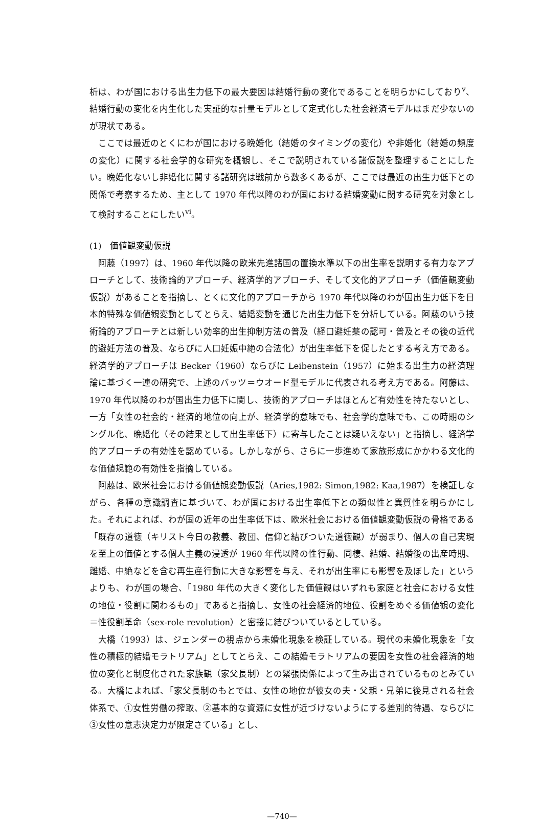析は、わが国における出生力低下の最大要因は結婚行動の変化であることを明らかにしており<sup>v</sup>、結婚行動の変化を内生化した実証的な計量モデルとして定式化した社会経済モデルはまだ少ないのが現状である。
ここでは最近のとくにわが国における晩婚化（結婚のタイミングの変化）や非婚化（結婚の頻度の変化）に関する社会学的な研究を概観し、そこで説明されている諸仮説を整理することにしたい。晩婚化ないし非婚化に関する諸研究は戦前から数多くあるが、ここでは最近の出生力低下との関係で考察するため、主として 1970 年代以降のわが国における結婚変動に関する研究を対象として検討することにしたい<sup>vi</sup>。
(1)　価値観変動仮説
阿藤（1997）は、1960 年代以降の欧米先進諸国の置換水準以下の出生率を説明する有力なアプローチとして、技術論的アプローチ、経済学的アプローチ、そして文化的アプローチ（価値観変動仮説）があることを指摘し、とくに文化的アプローチから 1970 年代以降のわが国出生力低下を日本的特殊な価値観変動としてとらえ、結婚変動を通じた出生力低下を分析している。阿藤のいう技術論的アプローチとは新しい効率的出生抑制方法の普及（経口避妊薬の認可・普及とその後の近代的避妊方法の普及、ならびに人口妊娠中絶の合法化）が出生率低下を促したとする考え方である。経済学的アプローチは Becker（1960）ならびに Leibenstein（1957）に始まる出生力の経済理論に基づく一連の研究で、上述のバッツ＝ウオード型モデルに代表される考え方である。阿藤は、1970 年代以降のわが国出生力低下に関し、技術的アプローチはほとんど有効性を持たないとし、一方「女性の社会的・経済的地位の向上が、経済学的意味でも、社会学的意味でも、この時期のシングル化、晩婚化（その結果として出生率低下）に寄与したことは疑いえない」と指摘し、経済学的アプローチの有効性を認めている。しかしながら、さらに一歩進めて家族形成にかかわる文化的な価値規範の有効性を指摘している。
阿藤は、欧米社会における価値観変動仮説（Aries,1982: Simon,1982: Kaa,1987）を検証しながら、各種の意識調査に基づいて、わが国における出生率低下との類似性と異質性を明らかにした。それによれば、わが国の近年の出生率低下は、欧米社会における価値観変動仮説の骨格である「既存の道徳（キリスト今日の教義、教団、信仰と結びついた道徳観）が弱まり、個人の自己実現を至上の価値とする個人主義の浸透が 1960 年代以降の性行動、同棲、結婚、結婚後の出産時期、離婚、中絶などを含む再生産行動に大きな影響を与え、それが出生率にも影響を及ぼした」というよりも、わが国の場合、「1980 年代の大きく変化した価値観はいずれも家庭と社会における女性の地位・役割に関わるもの」であると指摘し、女性の社会経済的地位、役割をめぐる価値観の変化＝性役割革命（sex-role revolution）と密接に結びついているとしている。
大橋（1993）は、ジェンダーの視点から未婚化現象を検証している。現代の未婚化現象を「女性の積極的結婚モラトリアム」としてとらえ、この結婚モラトリアムの要因を女性の社会経済的地位の変化と制度化された家族観（家父長制）との緊張関係によって生み出されているものとみている。大橋によれば、「家父長制のもとでは、女性の地位が彼女の夫・父親・兄弟に後見される社会体系で、①女性労働の搾取、②基本的な資源に女性が近づけないようにする差別的待遇、ならびに③女性の意志決定力が限定さている」とし、
—740—